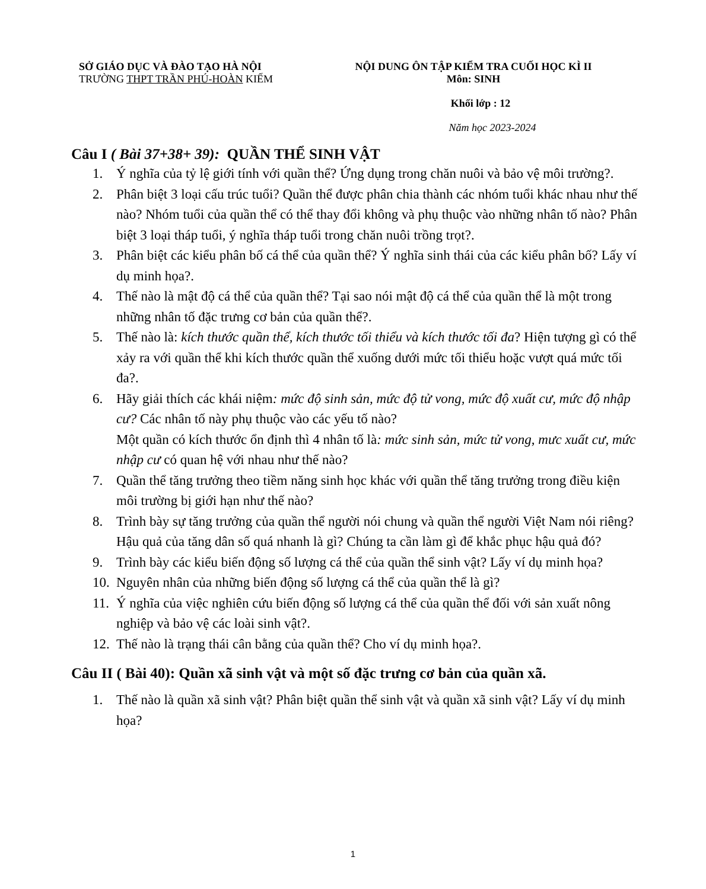SỞ GIÁO DỤC VÀ ĐÀO TẠO HÀ NỘI
TRƯỜNG THPT TRẦN PHÚ-HOÀN KIẾM
NỘI DUNG ÔN TẬP KIỂM TRA CUỐI HỌC KÌ II
Môn: SINH
Khối lớp : 12
Năm học 2023-2024
Câu I ( Bài 37+38+ 39): QUẦN THỂ SINH VẬT
1. Ý nghĩa của tỷ lệ giới tính với quần thể? Ứng dụng trong chăn nuôi và bảo vệ môi trường?.
2. Phân biệt 3 loại cấu trúc tuổi? Quần thể được phân chia thành các nhóm tuổi khác nhau như thế nào? Nhóm tuổi của quần thể có thể thay đổi không và phụ thuộc vào những nhân tố nào? Phân biệt 3 loại tháp tuổi, ý nghĩa tháp tuổi trong chăn nuôi trồng trọt?.
3. Phân biệt các kiểu phân bố cá thể của quần thể? Ý nghĩa sinh thái của các kiểu phân bố? Lấy ví dụ minh họa?.
4. Thế nào là mật độ cá thể của quần thể? Tại sao nói mật độ cá thể của quần thể là một trong những nhân tố đặc trưng cơ bản của quần thể?.
5. Thế nào là: kích thước quần thể, kích thước tối thiểu và kích thước tối đa? Hiện tượng gì có thể xảy ra với quần thể khi kích thước quần thể xuống dưới mức tối thiểu hoặc vượt quá mức tối đa?.
6. Hãy giải thích các khái niệm: mức độ sinh sản, mức độ tử vong, mức độ xuất cư, mức độ nhập cư? Các nhân tố này phụ thuộc vào các yếu tố nào?
Một quần có kích thước ổn định thì 4 nhân tố là: mức sinh sản, mức tử vong, mưc xuất cư, mức nhập cư có quan hệ với nhau như thế nào?
7. Quần thể tăng trưởng theo tiềm năng sinh học khác với quần thể tăng trưởng trong điều kiện môi trường bị giới hạn như thế nào?
8. Trình bày sự tăng trưởng của quần thể người nói chung và quần thể người Việt Nam nói riêng? Hậu quả của tăng dân số quá nhanh là gì? Chúng ta cần làm gì để khắc phục hậu quả đó?
9. Trình bày các kiểu biến động số lượng cá thể của quần thể sinh vật? Lấy ví dụ minh họa?
10. Nguyên nhân của những biến động số lượng cá thể của quần thể là gì?
11. Ý nghĩa của việc nghiên cứu biến động số lượng cá thể của quần thể đối với sản xuất nông nghiệp và bảo vệ các loài sinh vật?.
12. Thế nào là trạng thái cân bằng của quần thể? Cho ví dụ minh họa?.
Câu II ( Bài 40): Quần xã sinh vật và một số đặc trưng cơ bản của quần xã.
1. Thế nào là quần xã sinh vật? Phân biệt quần thể sinh vật và quần xã sinh vật? Lấy ví dụ minh họa?
1